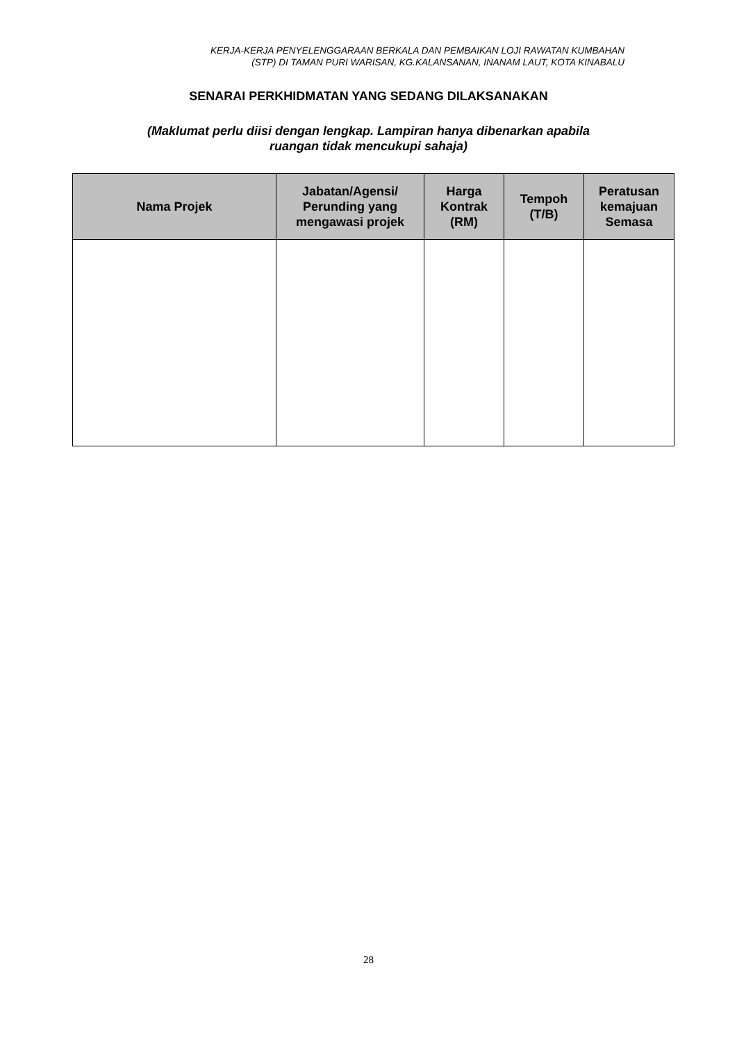KERJA-KERJA PENYELENGGARAAN BERKALA DAN PEMBAIKAN LOJI RAWATAN KUMBAHAN
(STP) DI TAMAN PURI WARISAN, KG.KALANSANAN, INANAM LAUT, KOTA KINABALU
SENARAI PERKHIDMATAN YANG SEDANG DILAKSANAKAN
(Maklumat perlu diisi dengan lengkap. Lampiran hanya dibenarkan apabila
ruangan tidak mencukupi sahaja)
| Nama Projek | Jabatan/Agensi/ Perunding yang mengawasi projek | Harga Kontrak (RM) | Tempoh (T/B) | Peratusan kemajuan Semasa |
| --- | --- | --- | --- | --- |
28